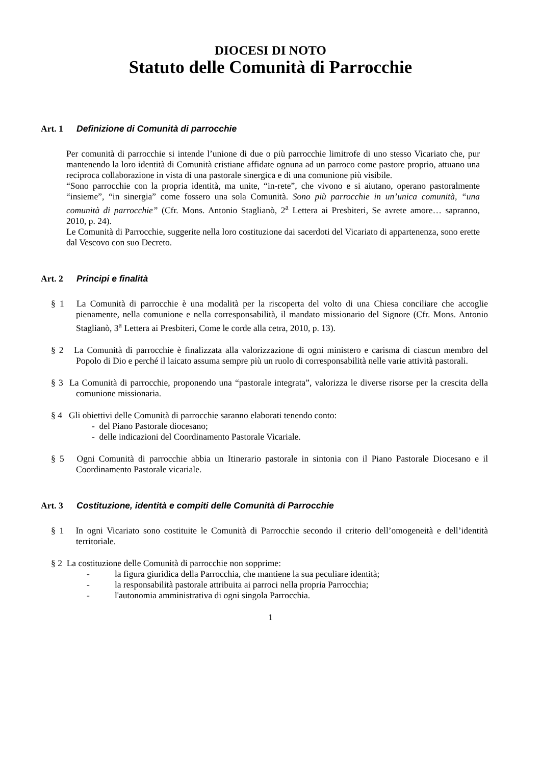DIOCESI DI NOTO
Statuto delle Comunità di Parrocchie
Art. 1 Definizione di Comunità di parrocchie
Per comunità di parrocchie si intende l’unione di due o più parrocchie limitrofe di uno stesso Vicariato che, pur mantenendo la loro identità di Comunità cristiane affidate ognuna ad un parroco come pastore proprio, attuano una reciproca collaborazione in vista di una pastorale sinergica e di una comunione più visibile.
“Sono parrocchie con la propria identità, ma unite, “in-rete”, che vivono e si aiutano, operano pastoralmente “insieme”, “in sinergia” come fossero una sola Comunità. Sono più parrocchie in un’unica comunità, “una comunità di parrocchie” (Cfr. Mons. Antonio Staglianò, 2<sup>a</sup> Lettera ai Presbiteri, Se avrete amore… sapranno, 2010, p. 24).
Le Comunità di Parrocchie, suggerite nella loro costituzione dai sacerdoti del Vicariato di appartenenza, sono erette dal Vescovo con suo Decreto.
Art. 2 Principi e finalità
§ 1 La Comunità di parrocchie è una modalità per la riscoperta del volto di una Chiesa conciliare che accoglie pienamente, nella comunione e nella corresponsabilità, il mandato missionario del Signore (Cfr. Mons. Antonio Staglianò, 3<sup>a</sup> Lettera ai Presbiteri, Come le corde alla cetra, 2010, p. 13).
§ 2 La Comunità di parrocchie è finalizzata alla valorizzazione di ogni ministero e carisma di ciascun membro del Popolo di Dio e perché il laicato assuma sempre più un ruolo di corresponsabilità nelle varie attività pastorali.
§ 3 La Comunità di parrocchie, proponendo una “pastorale integrata”, valorizza le diverse risorse per la crescita della comunione missionaria.
§ 4 Gli obiettivi delle Comunità di parrocchie saranno elaborati tenendo conto:
- del Piano Pastorale diocesano;
- delle indicazioni del Coordinamento Pastorale Vicariale.
§ 5 Ogni Comunità di parrocchie abbia un Itinerario pastorale in sintonia con il Piano Pastorale Diocesano e il Coordinamento Pastorale vicariale.
Art. 3 Costituzione, identità e compiti delle Comunità di Parrocchie
§ 1 In ogni Vicariato sono costituite le Comunità di Parrocchie secondo il criterio dell’omogeneità e dell’identità territoriale.
§ 2 La costituzione delle Comunità di parrocchie non sopprime:
- la figura giuridica della Parrocchia, che mantiene la sua peculiare identità;
- la responsabilità pastorale attribuita ai parroci nella propria Parrocchia;
- l'autonomia amministrativa di ogni singola Parrocchia.
1